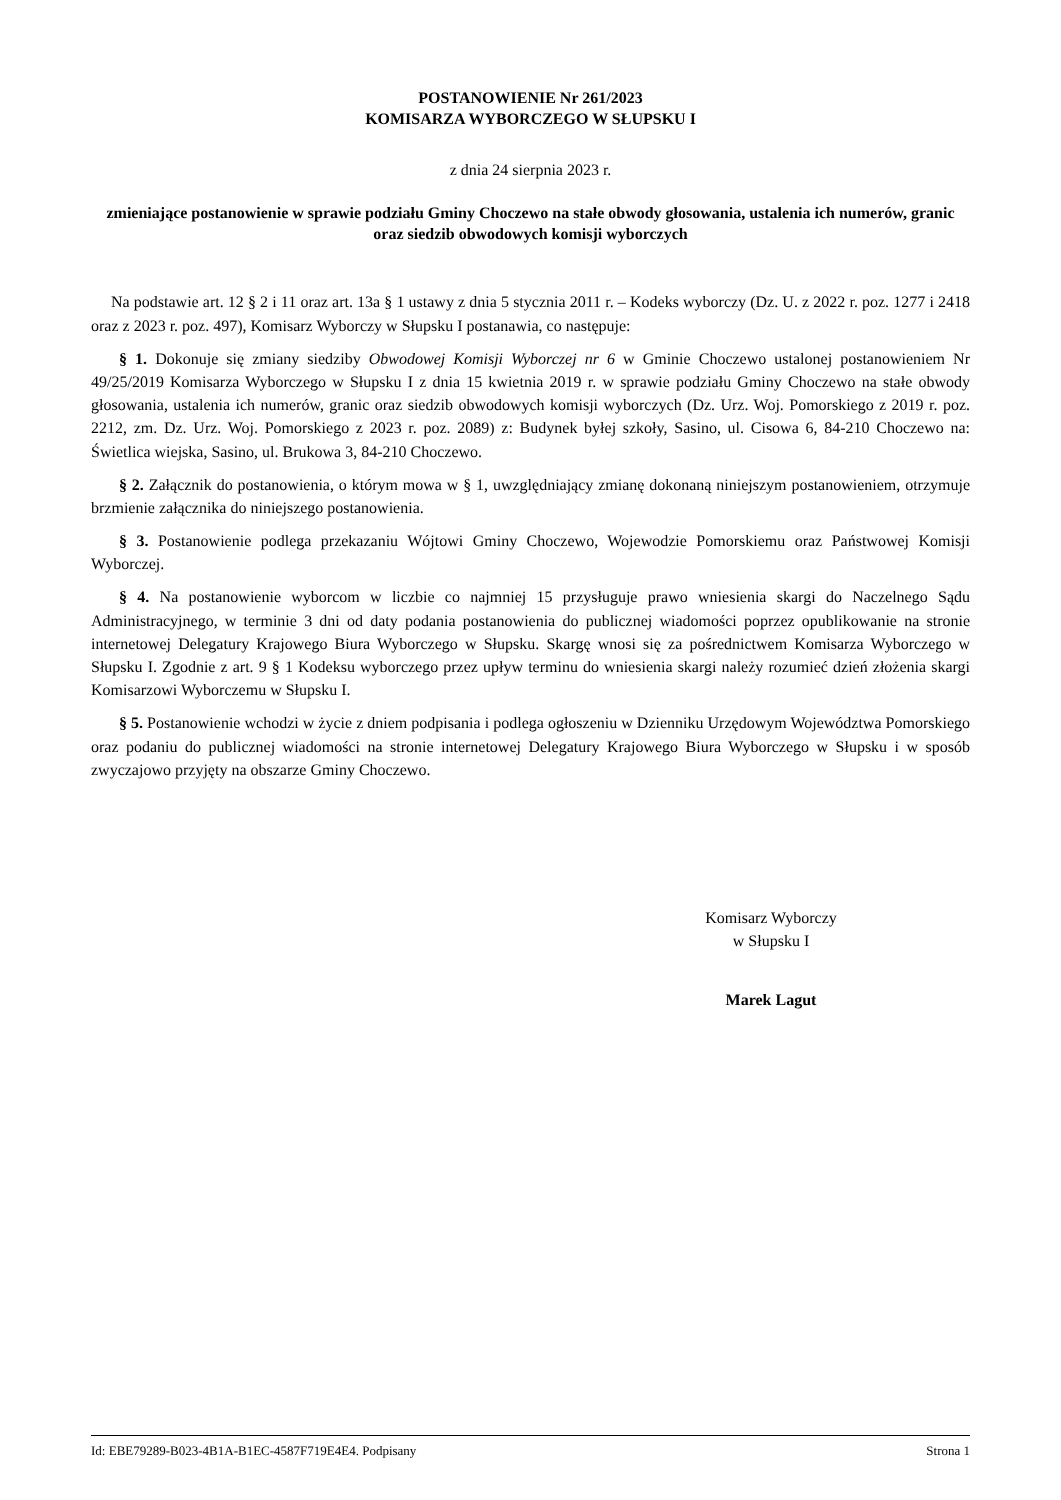POSTANOWIENIE Nr 261/2023
KOMISARZA WYBORCZEGO W SŁUPSKU I
z dnia 24 sierpnia 2023 r.
zmieniające postanowienie w sprawie podziału Gminy Choczewo na stałe obwody głosowania, ustalenia ich numerów, granic oraz siedzib obwodowych komisji wyborczych
Na podstawie art. 12 § 2 i 11 oraz art. 13a § 1 ustawy z dnia 5 stycznia 2011 r. – Kodeks wyborczy (Dz. U. z 2022 r. poz. 1277 i 2418 oraz z 2023 r. poz. 497), Komisarz Wyborczy w Słupsku I postanawia, co następuje:
§ 1. Dokonuje się zmiany siedziby Obwodowej Komisji Wyborczej nr 6 w Gminie Choczewo ustalonej postanowieniem Nr 49/25/2019 Komisarza Wyborczego w Słupsku I z dnia 15 kwietnia 2019 r. w sprawie podziału Gminy Choczewo na stałe obwody głosowania, ustalenia ich numerów, granic oraz siedzib obwodowych komisji wyborczych (Dz. Urz. Woj. Pomorskiego z 2019 r. poz. 2212, zm. Dz. Urz. Woj. Pomorskiego z 2023 r. poz. 2089) z: Budynek byłej szkoły, Sasino, ul. Cisowa 6, 84-210 Choczewo na: Świetlica wiejska, Sasino, ul. Brukowa 3, 84-210 Choczewo.
§ 2. Załącznik do postanowienia, o którym mowa w § 1, uwzględniający zmianę dokonaną niniejszym postanowieniem, otrzymuje brzmienie załącznika do niniejszego postanowienia.
§ 3. Postanowienie podlega przekazaniu Wójtowi Gminy Choczewo, Wojewodzie Pomorskiemu oraz Państwowej Komisji Wyborczej.
§ 4. Na postanowienie wyborcom w liczbie co najmniej 15 przysługuje prawo wniesienia skargi do Naczelnego Sądu Administracyjnego, w terminie 3 dni od daty podania postanowienia do publicznej wiadomości poprzez opublikowanie na stronie internetowej Delegatury Krajowego Biura Wyborczego w Słupsku. Skargę wnosi się za pośrednictwem Komisarza Wyborczego w Słupsku I. Zgodnie z art. 9 § 1 Kodeksu wyborczego przez upływ terminu do wniesienia skargi należy rozumieć dzień złożenia skargi Komisarzowi Wyborczemu w Słupsku I.
§ 5. Postanowienie wchodzi w życie z dniem podpisania i podlega ogłoszeniu w Dzienniku Urzędowym Województwa Pomorskiego oraz podaniu do publicznej wiadomości na stronie internetowej Delegatury Krajowego Biura Wyborczego w Słupsku i w sposób zwyczajowo przyjęty na obszarze Gminy Choczewo.
Komisarz Wyborczy
w Słupsku I
Marek Lagut
Id: EBE79289-B023-4B1A-B1EC-4587F719E4E4. Podpisany Strona 1